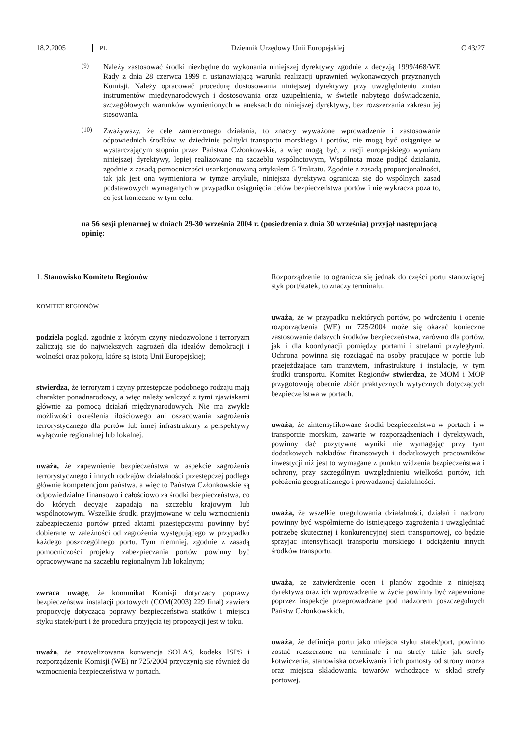18.2.2005 PL Dziennik Urzędowy Unii Europejskiej C 43/27
(9)
Należy zastosować środki niezbędne do wykonania niniejszej dyrektywy zgodnie z decyzją 1999/468/WE Rady z dnia 28 czerwca 1999 r. ustanawiającą warunki realizacji uprawnień wykonawczych przyznanych Komisji. Należy opracować procedurę dostosowania niniejszej dyrektywy przy uwzględnieniu zmian instrumentów międzynarodowych i dostosowania oraz uzupełnienia, w świetle nabytego doświadczenia, szczegółowych warunków wymienionych w aneksach do niniejszej dyrektywy, bez rozszerzania zakresu jej stosowania.
(10)
Zważywszy, że cele zamierzonego działania, to znaczy wyważone wprowadzenie i zastosowanie odpowiednich środków w dziedzinie polityki transportu morskiego i portów, nie mogą być osiągnięte w wystarczającym stopniu przez Państwa Członkowskie, a więc mogą być, z racji europejskiego wymiaru niniejszej dyrektywy, lepiej realizowane na szczeblu wspólnotowym, Wspólnota może podjąć działania, zgodnie z zasadą pomocniczości usankcjonowaną artykułem 5 Traktatu. Zgodnie z zasadą proporcjonalności, tak jak jest ona wymieniona w tymże artykule, niniejsza dyrektywa ogranicza się do wspólnych zasad podstawowych wymaganych w przypadku osiągnięcia celów bezpieczeństwa portów i nie wykracza poza to, co jest konieczne w tym celu.
na 56 sesji plenarnej w dniach 29-30 września 2004 r. (posiedzenia z dnia 30 września) przyjął następującą opinię:
1. Stanowisko Komitetu Regionów
KOMITET REGIONÓW
podziela pogląd, zgodnie z którym czyny niedozwolone i terroryzm zaliczają się do największych zagrożeń dla ideałów demokracji i wolności oraz pokoju, które są istotą Unii Europejskiej;
stwierdza, że terroryzm i czyny przestępcze podobnego rodzaju mają charakter ponadnarodowy, a więc należy walczyć z tymi zjawiskami głównie za pomocą działań międzynarodowych. Nie ma zwykle możliwości określenia ilościowego ani oszacowania zagrożenia terrorystycznego dla portów lub innej infrastruktury z perspektywy wyłącznie regionalnej lub lokalnej.
uważa, że zapewnienie bezpieczeństwa w aspekcie zagrożenia terrorystycznego i innych rodzajów działalności przestępczej podlega głównie kompetencjom państwa, a więc to Państwa Członkowskie są odpowiedzialne finansowo i całościowo za środki bezpieczeństwa, co do których decyzje zapadają na szczeblu krajowym lub wspólnotowym. Wszelkie środki przyjmowane w celu wzmocnienia zabezpieczenia portów przed aktami przestępczymi powinny być dobierane w zależności od zagrożenia występującego w przypadku każdego poszczególnego portu. Tym niemniej, zgodnie z zasadą pomocniczości projekty zabezpieczania portów powinny być opracowywane na szczeblu regionalnym lub lokalnym;
zwraca uwagę, że komunikat Komisji dotyczący poprawy bezpieczeństwa instalacji portowych (COM(2003) 229 final) zawiera propozycję dotyczącą poprawy bezpieczeństwa statków i miejsca styku statek/port i że procedura przyjęcia tej propozycji jest w toku.
uważa, że znowelizowana konwencja SOLAS, kodeks ISPS i rozporządzenie Komisji (WE) nr 725/2004 przyczynią się również do wzmocnienia bezpieczeństwa w portach.
Rozporządzenie to ogranicza się jednak do części portu stanowiącej styk port/statek, to znaczy terminalu.
uważa, że w przypadku niektórych portów, po wdrożeniu i ocenie rozporządzenia (WE) nr 725/2004 może się okazać konieczne zastosowanie dalszych środków bezpieczeństwa, zarówno dla portów, jak i dla koordynacji pomiędzy portami i strefami przyległymi. Ochrona powinna się rozciągać na osoby pracujące w porcie lub przejeżdżające tam tranzytem, infrastrukturę i instalacje, w tym środki transportu. Komitet Regionów stwierdza, że MOM i MOP przygotowują obecnie zbiór praktycznych wytycznych dotyczących bezpieczeństwa w portach.
uważa, że zintensyfikowane środki bezpieczeństwa w portach i w transporcie morskim, zawarte w rozporządzeniach i dyrektywach, powinny dać pozytywne wyniki nie wymagając przy tym dodatkowych nakładów finansowych i dodatkowych pracowników inwestycji niż jest to wymagane z punktu widzenia bezpieczeństwa i ochrony, przy szczególnym uwzględnieniu wielkości portów, ich położenia geograficznego i prowadzonej działalności.
uważa, że wszelkie uregulowania działalności, działań i nadzoru powinny być współmierne do istniejącego zagrożenia i uwzględniać potrzebę skutecznej i konkurencyjnej sieci transportowej, co będzie sprzyjać intensyfikacji transportu morskiego i odciążeniu innych środków transportu.
uważa, że zatwierdzenie ocen i planów zgodnie z niniejszą dyrektywą oraz ich wprowadzenie w życie powinny być zapewnione poprzez inspekcje przeprowadzane pod nadzorem poszczególnych Państw Członkowskich.
uważa, że definicja portu jako miejsca styku statek/port, powinno zostać rozszerzone na terminale i na strefy takie jak strefy kotwiczenia, stanowiska oczekiwania i ich pomosty od strony morza oraz miejsca składowania towarów wchodzące w skład strefy portowej.